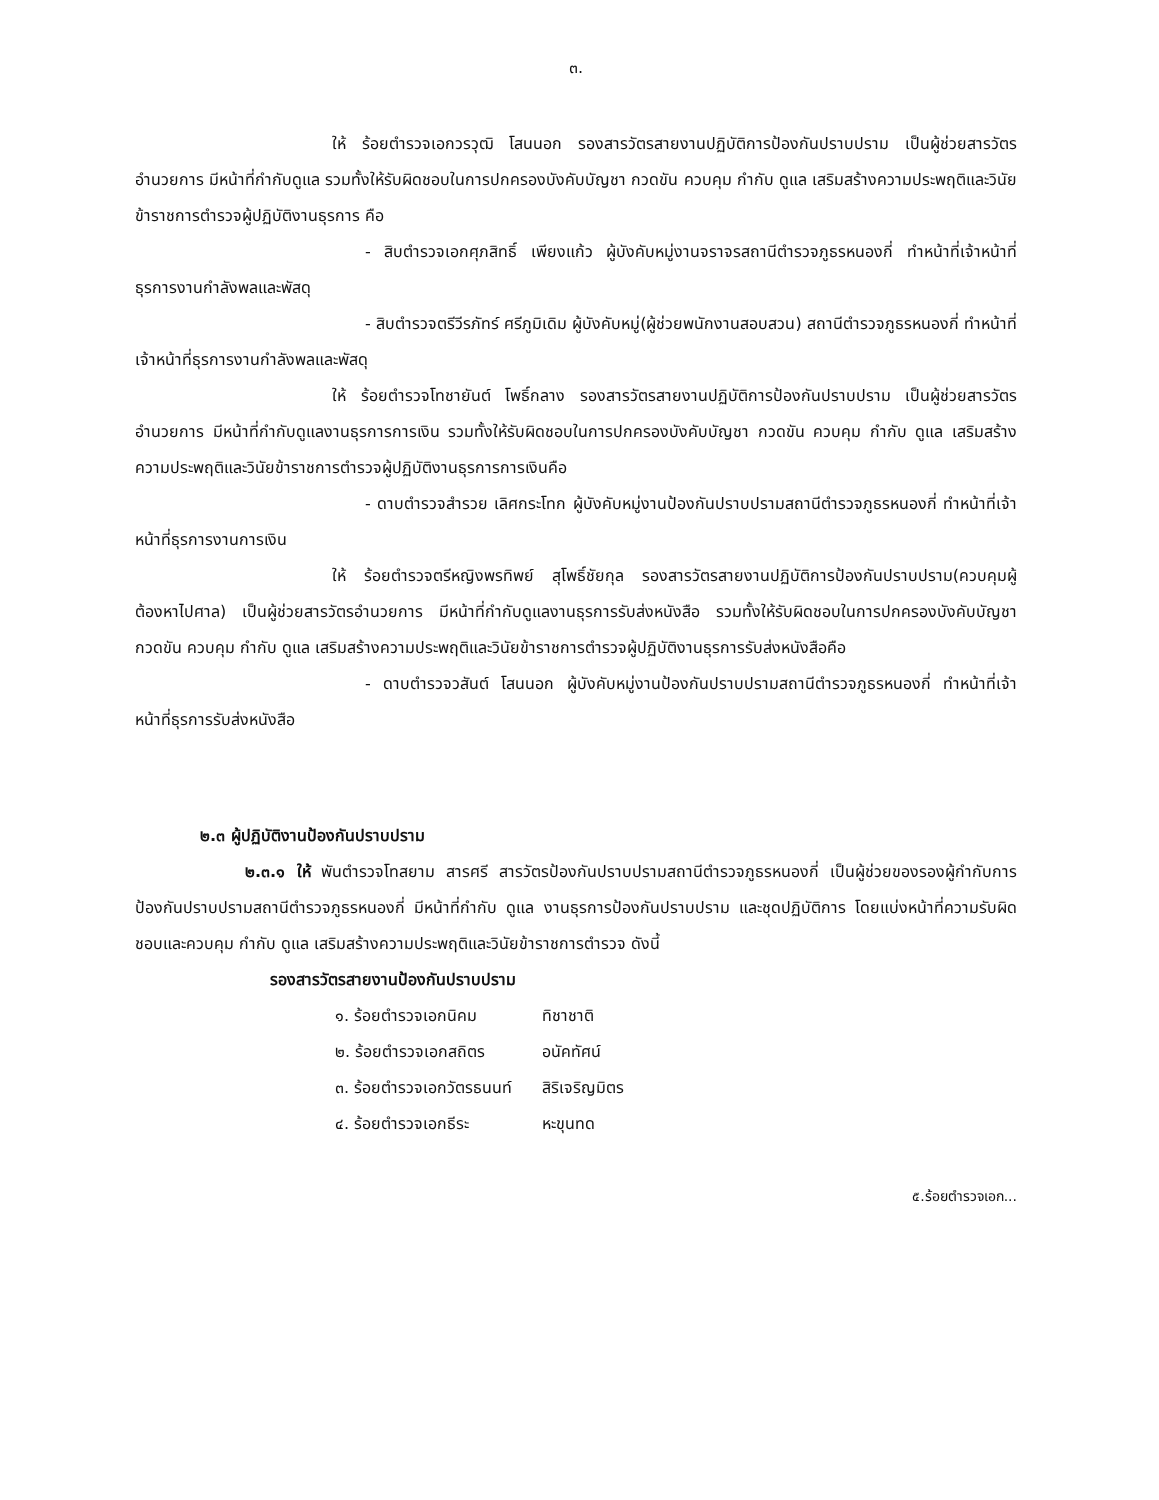๓.
ให้ ร้อยตำรวจเอกวรวุฒิ โสนนอก รองสารวัตรสายงานปฏิบัติการป้องกันปราบปราม เป็นผู้ช่วยสารวัตรอำนวยการ มีหน้าที่กำกับดูแล รวมทั้งให้รับผิดชอบในการปกครองบังคับบัญชา กวดขัน ควบคุม กำกับ ดูแล เสริมสร้างความประพฤติและวินัยข้าราชการตำรวจผู้ปฏิบัติงานธุรการ คือ
- สิบตำรวจเอกศุภสิทธิ์ เพียงแก้ว ผู้บังคับหมู่งานจราจรสถานีตำรวจภูธรหนองกี่ ทำหน้าที่เจ้าหน้าที่ธุรการงานกำลังพลและพัสดุ
- สิบตำรวจตรีวีรภัทร์ ศรีภูมิเดิม ผู้บังคับหมู่(ผู้ช่วยพนักงานสอบสวน) สถานีตำรวจภูธรหนองกี่ ทำหน้าที่เจ้าหน้าที่ธุรการงานกำลังพลและพัสดุ
ให้ ร้อยตำรวจโทชายันต์ โพธิ์กลาง รองสารวัตรสายงานปฏิบัติการป้องกันปราบปราม เป็นผู้ช่วยสารวัตรอำนวยการ มีหน้าที่กำกับดูแลงานธุรการการเงิน รวมทั้งให้รับผิดชอบในการปกครองบังคับบัญชา กวดขัน ควบคุม กำกับ ดูแล เสริมสร้างความประพฤติและวินัยข้าราชการตำรวจผู้ปฏิบัติงานธุรการการเงินคือ
- ดาบตำรวจสำรวย เลิศกระโทก ผู้บังคับหมู่งานป้องกันปราบปรามสถานีตำรวจภูธรหนองกี่ ทำหน้าที่เจ้าหน้าที่ธุรการงานการเงิน
ให้ ร้อยตำรวจตรีหญิงพรทิพย์ สุโพธิ์ชัยกุล รองสารวัตรสายงานปฏิบัติการป้องกันปราบปราม(ควบคุมผู้ต้องหาไปศาล) เป็นผู้ช่วยสารวัตรอำนวยการ มีหน้าที่กำกับดูแลงานธุรการรับส่งหนังสือ รวมทั้งให้รับผิดชอบในการปกครองบังคับบัญชา กวดขัน ควบคุม กำกับ ดูแล เสริมสร้างความประพฤติและวินัยข้าราชการตำรวจผู้ปฏิบัติงานธุรการรับส่งหนังสือคือ
- ดาบตำรวจวสันต์ โสนนอก ผู้บังคับหมู่งานป้องกันปราบปรามสถานีตำรวจภูธรหนองกี่ ทำหน้าที่เจ้าหน้าที่ธุรการรับส่งหนังสือ
๒.๓ ผู้ปฏิบัติงานป้องกันปราบปราม
๒.๓.๑ ให้ พันตำรวจโทสยาม สารศรี สารวัตรป้องกันปราบปรามสถานีตำรวจภูธรหนองกี่ เป็นผู้ช่วยของรองผู้กำกับการป้องกันปราบปรามสถานีตำรวจภูธรหนองกี่ มีหน้าที่กำกับ ดูแล งานธุรการป้องกันปราบปราม และชุดปฏิบัติการ โดยแบ่งหน้าที่ความรับผิดชอบและควบคุม กำกับ ดูแล เสริมสร้างความประพฤติและวินัยข้าราชการตำรวจ ดังนี้
รองสารวัตรสายงานป้องกันปราบปราม
| ๑. ร้อยตำรวจเอกนิคม | ทิชาชาติ |
| ๒. ร้อยตำรวจเอกสถิตร | อนัคทัศน์ |
| ๓. ร้อยตำรวจเอกวัตรธนนท์ | สิริเจริญมิตร |
| ๔. ร้อยตำรวจเอกธีระ | หะขุนทด |
๕.ร้อยตำรวจเอก...